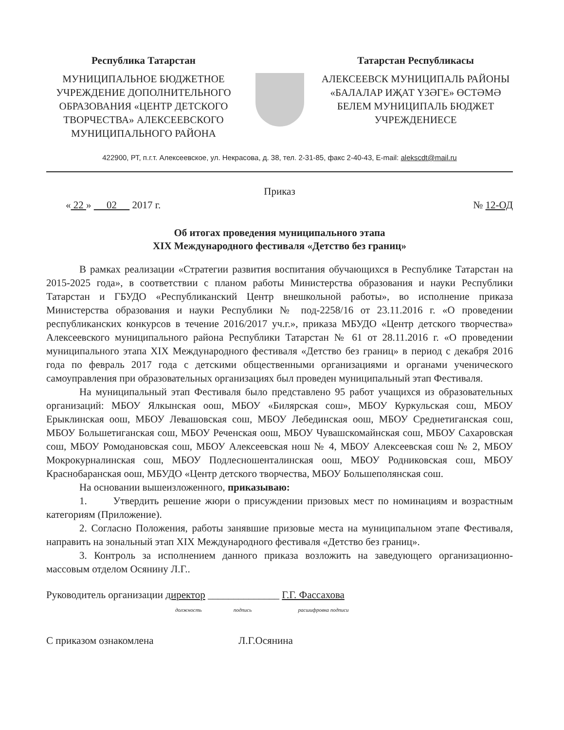Республика Татарстан
МУНИЦИПАЛЬНОЕ БЮДЖЕТНОЕ УЧРЕЖДЕНИЕ ДОПОЛНИТЕЛЬНОГО ОБРАЗОВАНИЯ «ЦЕНТР ДЕТСКОГО ТВОРЧЕСТВА» АЛЕКСЕЕВСКОГО МУНИЦИПАЛЬНОГО РАЙОНА
Татарстан Республикасы
АЛЕКСЕЕВСК МУНИЦИПАЛЬ РАЙОНЫ «БАЛАЛАР ИҖАТ ҮЗӘГЕ» ӨСТӘМӘ БЕЛЕМ МУНИЦИПАЛЬ БЮДЖЕТ УЧРЕЖДЕНИЕСЕ
422900, РТ, п.г.т. Алексеевское, ул. Некрасова, д. 38, тел. 2-31-85, факс 2-40-43, E-mail: alekscdt@mail.ru
Приказ
« 22 » 02 2017 г. № 12-ОД
Об итогах проведения муниципального этапа
XIX Международного фестиваля «Детство без границ»
В рамках реализации «Стратегии развития воспитания обучающихся в Республике Татарстан на 2015-2025 года», в соответствии с планом работы Министерства образования и науки Республики Татарстан и ГБУДО «Республиканский Центр внешкольной работы», во исполнение приказа Министерства образования и науки Республики № под-2258/16 от 23.11.2016 г. «О проведении республиканских конкурсов в течение 2016/2017 уч.г.», приказа МБУДО «Центр детского творчества» Алексеевского муниципального района Республики Татарстан № 61 от 28.11.2016 г. «О проведении муниципального этапа XIX Международного фестиваля «Детство без границ» в период с декабря 2016 года по февраль 2017 года с детскими общественными организациями и органами ученического самоуправления при образовательных организациях был проведен муниципальный этап Фестиваля.
На муниципальный этап Фестиваля было представлено 95 работ учащихся из образовательных организаций: МБОУ Ялкынская оош, МБОУ «Билярская сош», МБОУ Куркульская сош, МБОУ Ерыклинская оош, МБОУ Левашовская сош, МБОУ Лебединская оош, МБОУ Среднетиганская сош, МБОУ Большетиганская сош, МБОУ Реченская оош, МБОУ Чувашскомайнская сош, МБОУ Сахаровская сош, МБОУ Ромодановская сош, МБОУ Алексеевская нош № 4, МБОУ Алексеевская сош № 2, МБОУ Мокрокурналинская сош, МБОУ Подлесношенталинская оош, МБОУ Родниковская сош, МБОУ Краснобаранская оош, МБУДО «Центр детского творчества, МБОУ Большеполянская сош.
На основании вышеизложенного, приказываю:
1. Утвердить решение жюри о присуждении призовых мест по номинациям и возрастным категориям (Приложение).
2. Согласно Положения, работы занявшие призовые места на муниципальном этапе Фестиваля, направить на зональный этап XIX Международного фестиваля «Детство без границ».
3. Контроль за исполнением данного приказа возложить на заведующего организационно-массовым отделом Осянину Л.Г..
Руководитель организации директор ______________ Г.Г. Фассахова
должность подпись расшифровка подписи
С приказом ознакомлена Л.Г.Осянина